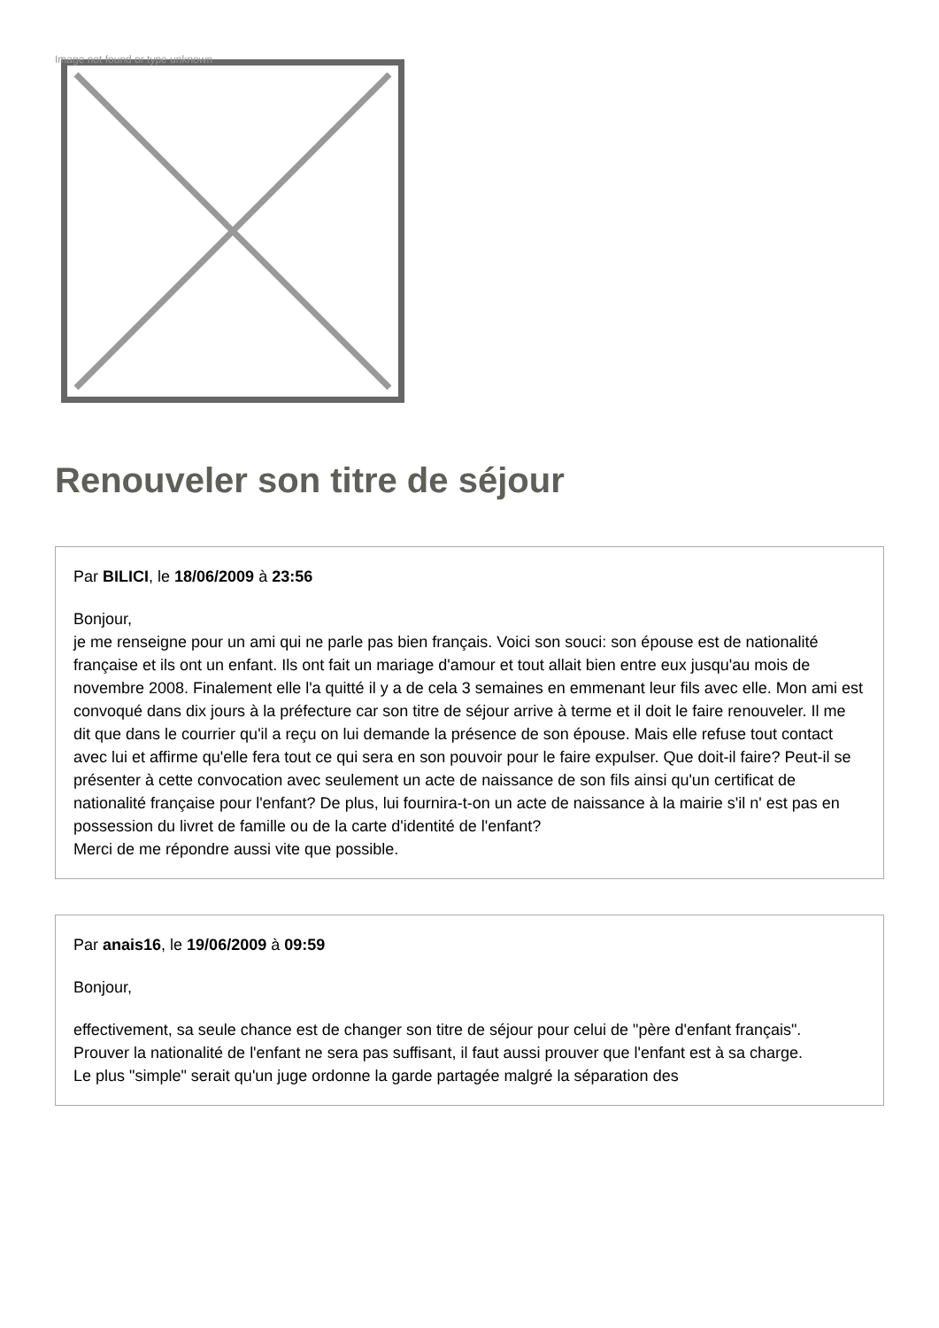Image not found or type unknown
Renouveler son titre de séjour
Par BILICI, le 18/06/2009 à 23:56
Bonjour,
je me renseigne pour un ami qui ne parle pas bien français. Voici son souci: son épouse est de nationalité française et ils ont un enfant. Ils ont fait un mariage d'amour et tout allait bien entre eux jusqu'au mois de novembre 2008. Finalement elle l'a quitté il y a de cela 3 semaines en emmenant leur fils avec elle. Mon ami est convoqué dans dix jours à la préfecture car son titre de séjour arrive à terme et il doit le faire renouveler. Il me dit que dans le courrier qu'il a reçu on lui demande la présence de son épouse. Mais elle refuse tout contact avec lui et affirme qu'elle fera tout ce qui sera en son pouvoir pour le faire expulser. Que doit-il faire? Peut-il se présenter à cette convocation avec seulement un acte de naissance de son fils ainsi qu'un certificat de nationalité française pour l'enfant? De plus, lui fournira-t-on un acte de naissance à la mairie s'il n' est pas en possession du livret de famille ou de la carte d'identité de l'enfant?
Merci de me répondre aussi vite que possible.
Par anais16, le 19/06/2009 à 09:59
Bonjour,
effectivement, sa seule chance est de changer son titre de séjour pour celui de "père d'enfant français".
Prouver la nationalité de l'enfant ne sera pas suffisant, il faut aussi prouver que l'enfant est à sa charge.
Le plus "simple" serait qu'un juge ordonne la garde partagée malgré la séparation des